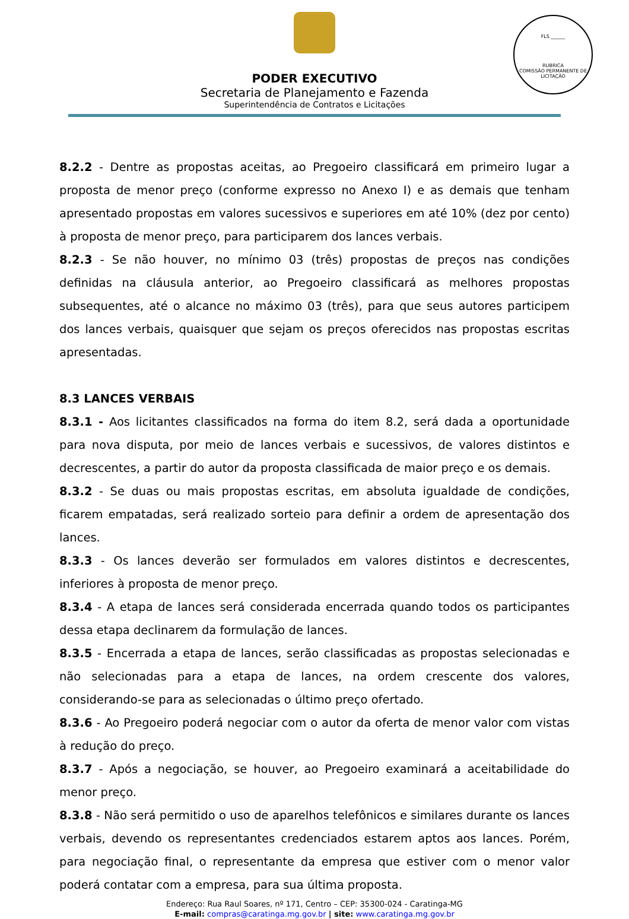PODER EXECUTIVO
Secretaria de Planejamento e Fazenda
Superintendência de Contratos e Licitações
FLS ______
RUBRICA
COMISSÃO PERMANENTE DE LICITAÇÃO
8.2.2 - Dentre as propostas aceitas, ao Pregoeiro classificará em primeiro lugar a proposta de menor preço (conforme expresso no Anexo I) e as demais que tenham apresentado propostas em valores sucessivos e superiores em até 10% (dez por cento) à proposta de menor preço, para participarem dos lances verbais.
8.2.3 - Se não houver, no mínimo 03 (três) propostas de preços nas condições definidas na cláusula anterior, ao Pregoeiro classificará as melhores propostas subsequentes, até o alcance no máximo 03 (três), para que seus autores participem dos lances verbais, quaisquer que sejam os preços oferecidos nas propostas escritas apresentadas.
8.3 LANCES VERBAIS
8.3.1 - Aos licitantes classificados na forma do item 8.2, será dada a oportunidade para nova disputa, por meio de lances verbais e sucessivos, de valores distintos e decrescentes, a partir do autor da proposta classificada de maior preço e os demais.
8.3.2 - Se duas ou mais propostas escritas, em absoluta igualdade de condições, ficarem empatadas, será realizado sorteio para definir a ordem de apresentação dos lances.
8.3.3 - Os lances deverão ser formulados em valores distintos e decrescentes, inferiores à proposta de menor preço.
8.3.4 - A etapa de lances será considerada encerrada quando todos os participantes dessa etapa declinarem da formulação de lances.
8.3.5 - Encerrada a etapa de lances, serão classificadas as propostas selecionadas e não selecionadas para a etapa de lances, na ordem crescente dos valores, considerando-se para as selecionadas o último preço ofertado.
8.3.6 - Ao Pregoeiro poderá negociar com o autor da oferta de menor valor com vistas à redução do preço.
8.3.7 - Após a negociação, se houver, ao Pregoeiro examinará a aceitabilidade do menor preço.
8.3.8 - Não será permitido o uso de aparelhos telefônicos e similares durante os lances verbais, devendo os representantes credenciados estarem aptos aos lances. Porém, para negociação final, o representante da empresa que estiver com o menor valor poderá contatar com a empresa, para sua última proposta.
Endereço: Rua Raul Soares, nº 171, Centro – CEP: 35300-024 - Caratinga-MG
E-mail: compras@caratinga.mg.gov.br | site: www.caratinga.mg.gov.br